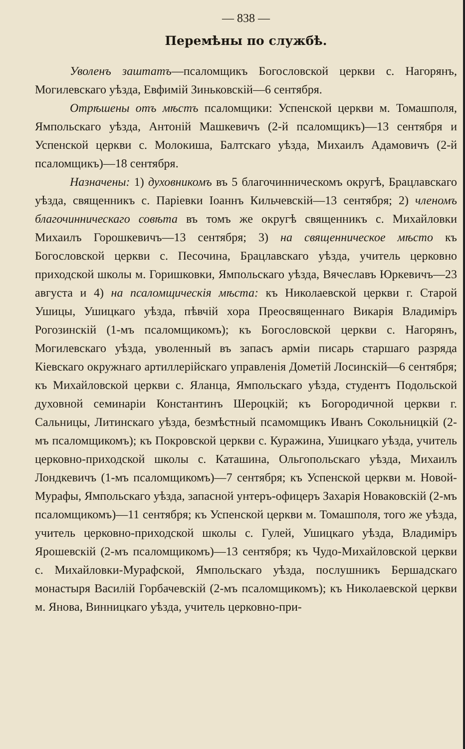— 838 —
Перемѣны по службѣ.
Уволенъ заштатъ—псаломщикъ Богословской церкви с. Нагорянъ, Могилевскаго уѣзда, Евфимій Зиньковскій—6 сентября.
Отрѣшены отъ мѣстъ псаломщики: Успенской церкви м. Томашполя, Ямпольскаго уѣзда, Антоній Машкевичъ (2-й псаломщикъ)—13 сентября и Успенской церкви с. Молокиша, Балтскаго уѣзда, Михаилъ Адамовичъ (2-й псаломщикъ)—18 сентября.
Назначены: 1) духовникомъ въ 5 благочинническомъ округѣ, Брацлавскаго уѣзда, священникъ с. Паріевки Іоаннъ Кильчевскій—13 сентября; 2) членомъ благочинническаго совѣта въ томъ же округѣ священникъ с. Михайловки Михаилъ Горошкевичъ—13 сентября; 3) на священническое мѣсто къ Богословской церкви с. Песочина, Брацлавскаго уѣзда, учитель церковно приходской школы м. Горишковки, Ямпольскаго уѣзда, Вячеславъ Юркевичъ—23 августа и 4) на псаломщическія мѣста: къ Николаевской церкви г. Старой Ушицы, Ушицкаго уѣзда, пѣвчій хора Преосвященнаго Викарія Владиміръ Рогозинскій (1-мъ псаломщикомъ); къ Богословской церкви с. Нагорянъ, Могилевскаго уѣзда, уволенный въ запасъ арміи писарь старшаго разряда Кіевскаго окружнаго артиллерійскаго управленія Дометій Лосинскій—6 сентября; къ Михайловской церкви с. Яланца, Ямпольскаго уѣзда, студентъ Подольской духовной семинаріи Константинъ Шероцкій; къ Богородичной церкви г. Сальницы, Литинскаго уѣзда, безмѣстный псамомщикъ Иванъ Сокольницкій (2-мъ псаломщикомъ); къ Покровской церкви с. Куражина, Ушицкаго уѣзда, учитель церковно-приходской школы с. Каташина, Ольгопольскаго уѣзда, Михаилъ Лондкевичъ (1-мъ псаломщикомъ)—7 сентября; къ Успенской церкви м. Новой-Мурафы, Ямпольскаго уѣзда, запасной унтеръ-офицеръ Захарія Новаковскій (2-мъ псаломщикомъ)—11 сентября; къ Успенской церкви м. Томашполя, того же уѣзда, учитель церковно-приходской школы с. Гулей, Ушицкаго уѣзда, Владиміръ Ярошевскій (2-мъ псаломщикомъ)—13 сентября; къ Чудо-Михайловской церкви с. Михайловки-Мурафской, Ямпольскаго уѣзда, послушникъ Бершадскаго монастыря Василій Горбачевскій (2-мъ псаломщикомъ); къ Николаевской церкви м. Янова, Винницкаго уѣзда, учитель церковно-при-